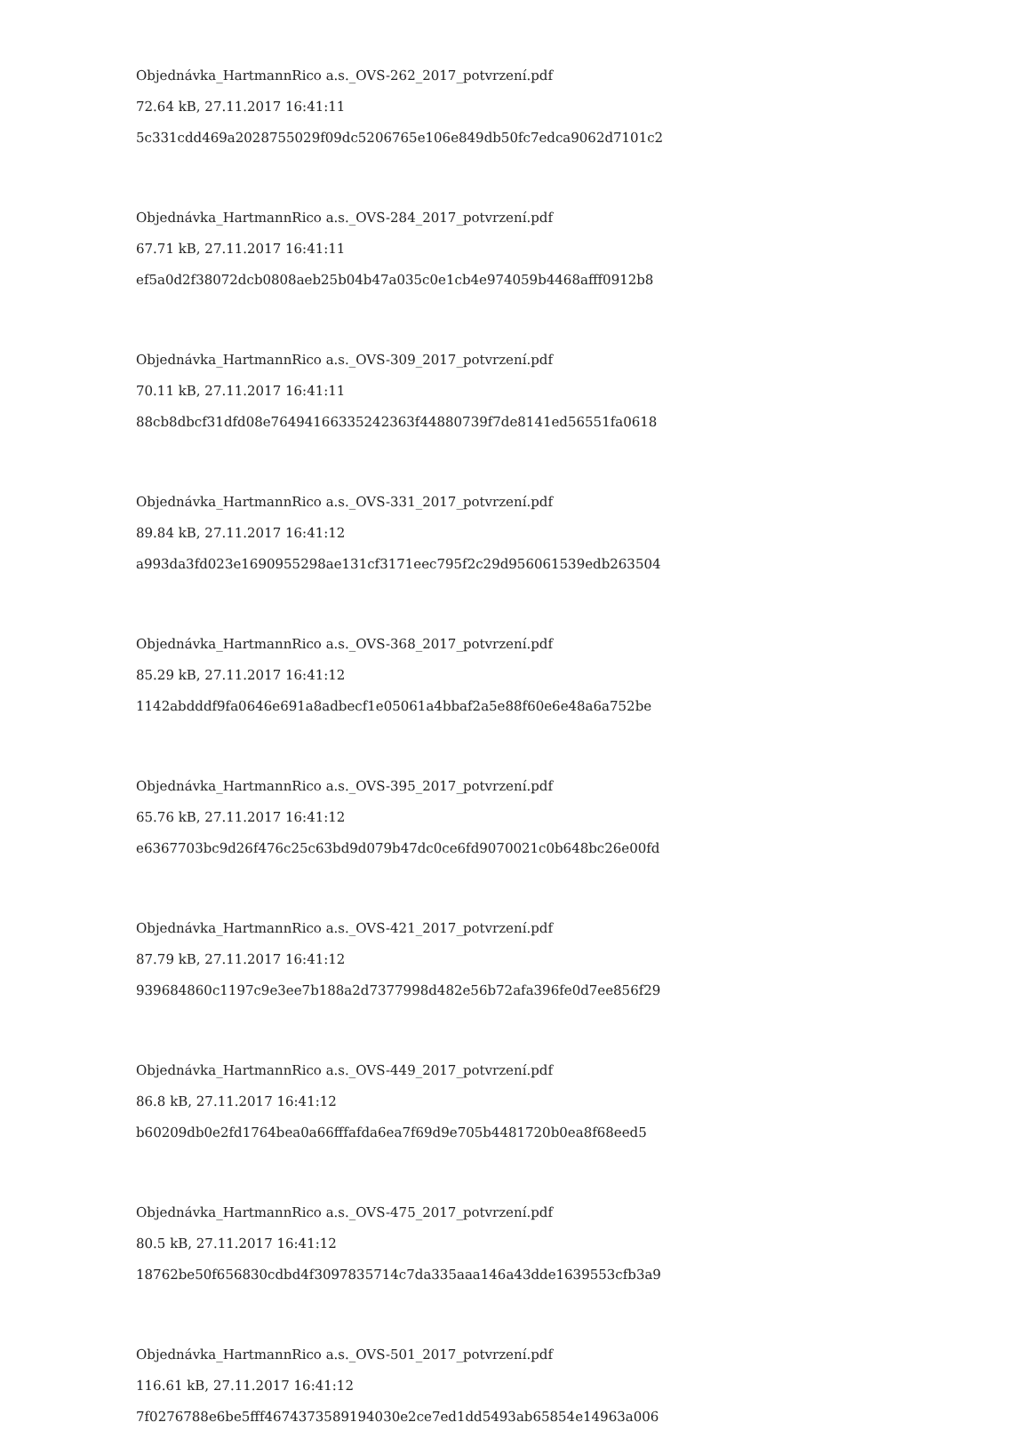Objednávka_HartmannRico a.s._OVS-262_2017_potvrzení.pdf
72.64 kB, 27.11.2017 16:41:11
5c331cdd469a2028755029f09dc5206765e106e849db50fc7edca9062d7101c2
Objednávka_HartmannRico a.s._OVS-284_2017_potvrzení.pdf
67.71 kB, 27.11.2017 16:41:11
ef5a0d2f38072dcb0808aeb25b04b47a035c0e1cb4e974059b4468afff0912b8
Objednávka_HartmannRico a.s._OVS-309_2017_potvrzení.pdf
70.11 kB, 27.11.2017 16:41:11
88cb8dbcf31dfd08e76494166335242363f44880739f7de8141ed56551fa0618
Objednávka_HartmannRico a.s._OVS-331_2017_potvrzení.pdf
89.84 kB, 27.11.2017 16:41:12
a993da3fd023e1690955298ae131cf3171eec795f2c29d956061539edb263504
Objednávka_HartmannRico a.s._OVS-368_2017_potvrzení.pdf
85.29 kB, 27.11.2017 16:41:12
1142abdddf9fa0646e691a8adbecf1e05061a4bbaf2a5e88f60e6e48a6a752be
Objednávka_HartmannRico a.s._OVS-395_2017_potvrzení.pdf
65.76 kB, 27.11.2017 16:41:12
e6367703bc9d26f476c25c63bd9d079b47dc0ce6fd9070021c0b648bc26e00fd
Objednávka_HartmannRico a.s._OVS-421_2017_potvrzení.pdf
87.79 kB, 27.11.2017 16:41:12
939684860c1197c9e3ee7b188a2d7377998d482e56b72afa396fe0d7ee856f29
Objednávka_HartmannRico a.s._OVS-449_2017_potvrzení.pdf
86.8 kB, 27.11.2017 16:41:12
b60209db0e2fd1764bea0a66fffafda6ea7f69d9e705b4481720b0ea8f68eed5
Objednávka_HartmannRico a.s._OVS-475_2017_potvrzení.pdf
80.5 kB, 27.11.2017 16:41:12
18762be50f656830cdbd4f3097835714c7da335aaa146a43dde1639553cfb3a9
Objednávka_HartmannRico a.s._OVS-501_2017_potvrzení.pdf
116.61 kB, 27.11.2017 16:41:12
7f0276788e6be5fff4674373589194030e2ce7ed1dd5493ab65854e14963a006